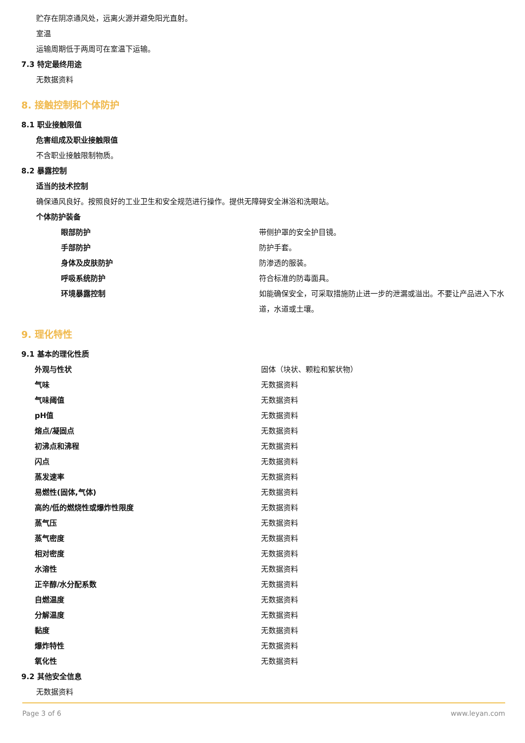贮存在阴凉通风处，远离火源并避免阳光直射。
室温
运输周期低于两周可在室温下运输。
7.3 特定最终用途
无数据资料
8. 接触控制和个体防护
8.1 职业接触限值
危害组成及职业接触限值
不含职业接触限制物质。
8.2 暴露控制
适当的技术控制
确保通风良好。按照良好的工业卫生和安全规范进行操作。提供无障碍安全淋浴和洗眼站。
个体防护装备
| 眼部防护 | 带侧护罩的安全护目镜。 |
| 手部防护 | 防护手套。 |
| 身体及皮肤防护 | 防渗透的服装。 |
| 呼吸系统防护 | 符合标准的防毒面具。 |
| 环境暴露控制 | 如能确保安全，可采取措施防止进一步的泄漏或溢出。不要让产品进入下水道，水道或土壤。 |
9. 理化特性
9.1 基本的理化性质
| 外观与性状 | 固体（块状、颗粒和絮状物） |
| 气味 | 无数据资料 |
| 气味阈值 | 无数据资料 |
| pH值 | 无数据资料 |
| 熔点/凝固点 | 无数据资料 |
| 初沸点和沸程 | 无数据资料 |
| 闪点 | 无数据资料 |
| 蒸发速率 | 无数据资料 |
| 易燃性(固体,气体) | 无数据资料 |
| 高的/低的燃烧性或爆炸性限度 | 无数据资料 |
| 蒸气压 | 无数据资料 |
| 蒸气密度 | 无数据资料 |
| 相对密度 | 无数据资料 |
| 水溶性 | 无数据资料 |
| 正辛醇/水分配系数 | 无数据资料 |
| 自燃温度 | 无数据资料 |
| 分解温度 | 无数据资料 |
| 黏度 | 无数据资料 |
| 爆炸特性 | 无数据资料 |
| 氧化性 | 无数据资料 |
9.2 其他安全信息
无数据资料
Page 3 of 6 www.leyan.com